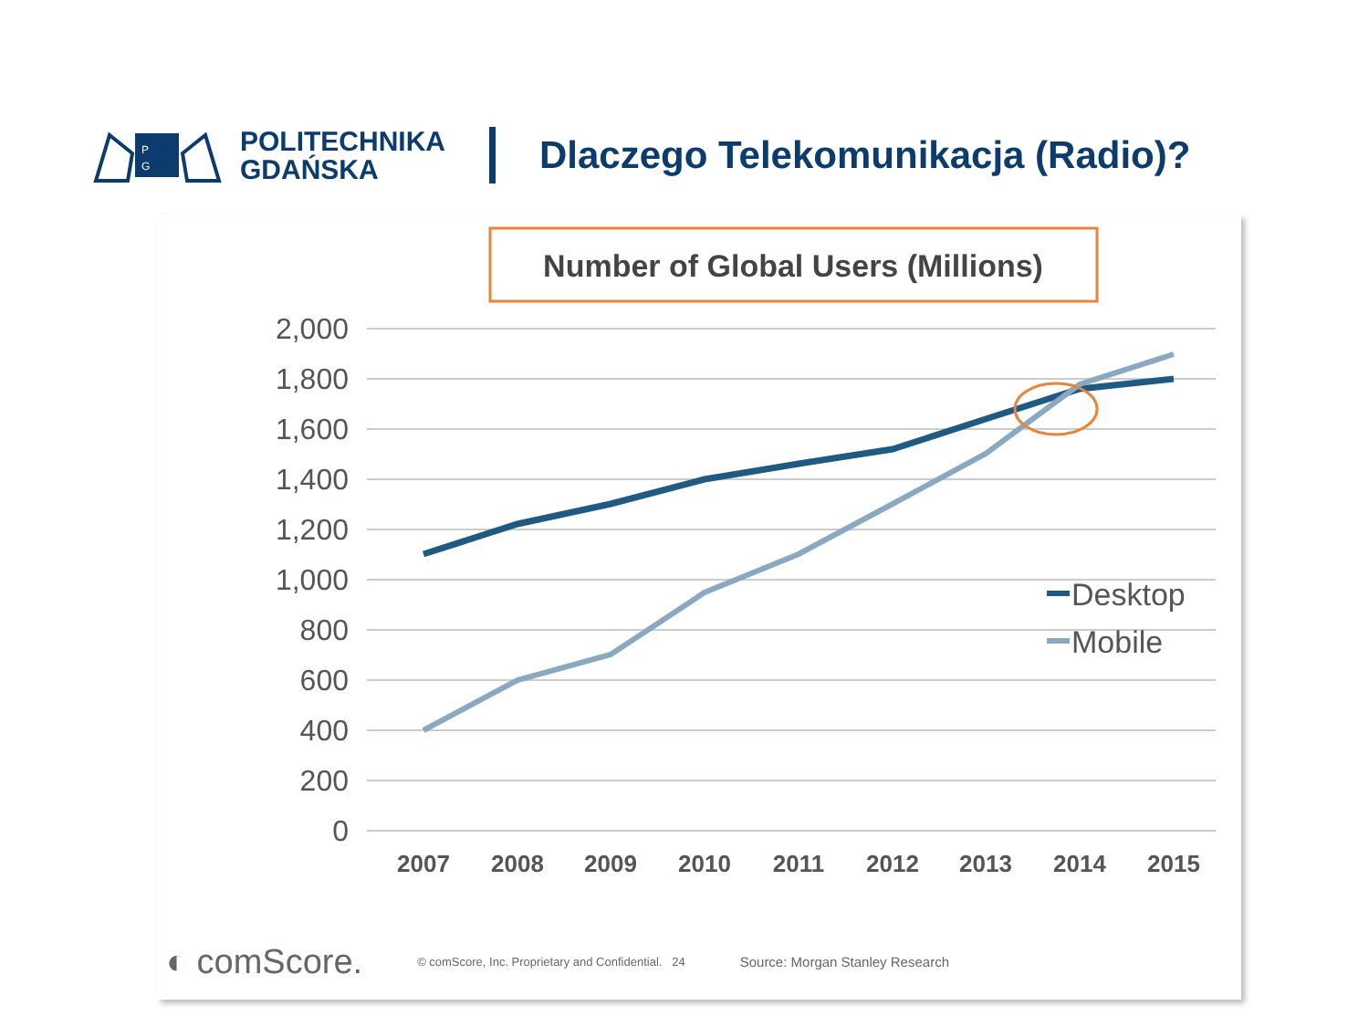P
G
POLITECHNIKA
GDAŃSKA
Dlaczego Telekomunikacja (Radio)?
Number of Global Users (Millions)
2,000
1,800
1,600
1,400
1,200
1,000
800
600
400
200
0
2007
2008
2009
2010
2011
2012
2013
2014
2015
Desktop
Mobile
◐ comScore. © comScore, Inc. Proprietary and Confidential. 24 Source: Morgan Stanley Research